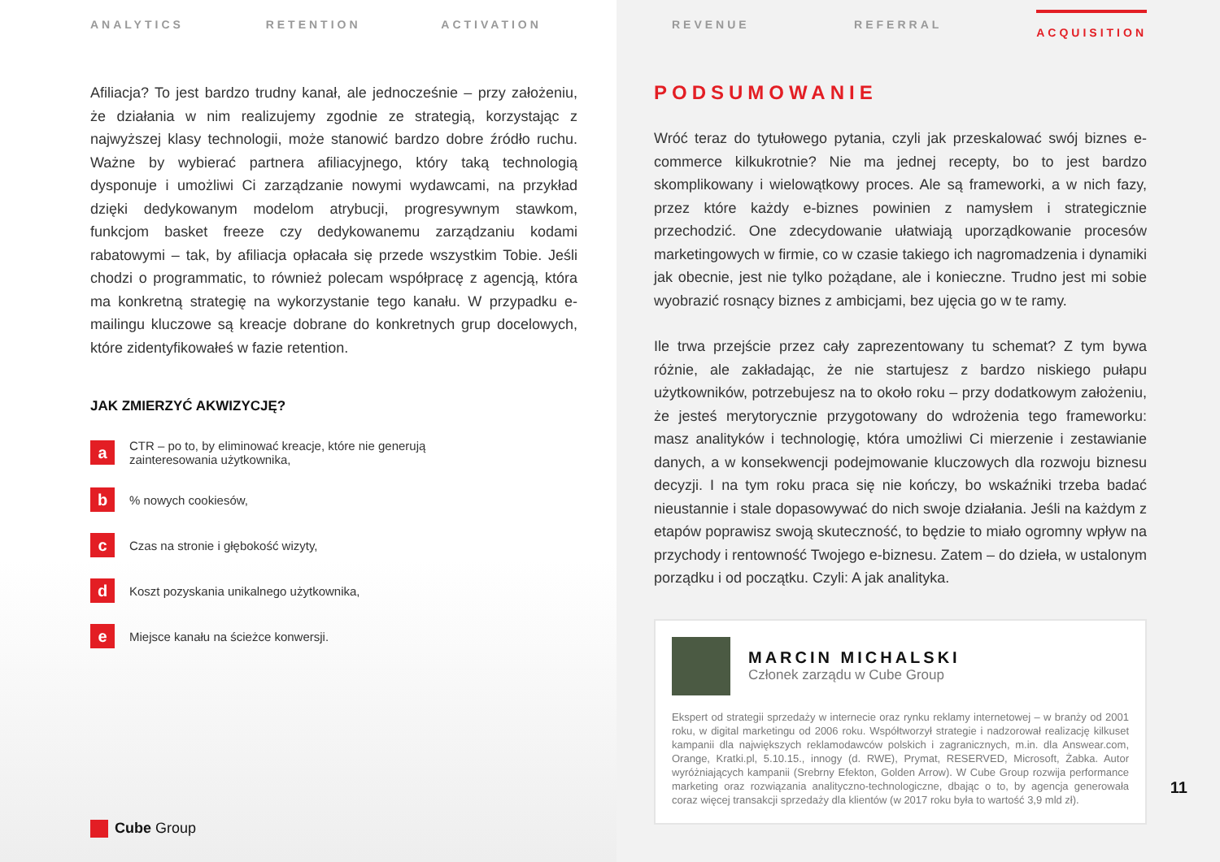ANALYTICS RETENTION ACTIVATION
Afiliacja? To jest bardzo trudny kanał, ale jednocześnie – przy założeniu, że działania w nim realizujemy zgodnie ze strategią, korzystając z najwyższej klasy technologii, może stanowić bardzo dobre źródło ruchu. Ważne by wybierać partnera afiliacyjnego, który taką technologią dysponuje i umożliwi Ci zarządzanie nowymi wydawcami, na przykład dzięki dedykowanym modelom atrybucji, progresywnym stawkom, funkcjom basket freeze czy dedykowanemu zarządzaniu kodami rabatowymi – tak, by afiliacja opłacała się przede wszystkim Tobie. Jeśli chodzi o programmatic, to również polecam współpracę z agencją, która ma konkretną strategię na wykorzystanie tego kanału. W przypadku e-mailingu kluczowe są kreacje dobrane do konkretnych grup docelowych, które zidentyfikowałeś w fazie retention.
JAK ZMIERZYĆ AKWIZYCJĘ?
a CTR – po to, by eliminować kreacje, które nie generują
zainteresowania użytkownika,
b% nowych cookiesów,
c Czas na stronie i głębokość wizyty,
d Koszt pozyskania unikalnego użytkownika,
e Miejsce kanału na ścieżce konwersji.
Cube Group
REVENUE REFERRAL ACQUISITION
PODSUMOWANIE
Wróć teraz do tytułowego pytania, czyli jak przeskalować swój biznes e-commerce kilkukrotnie? Nie ma jednej recepty, bo to jest bardzo skomplikowany i wielowątkowy proces. Ale są frameworki, a w nich fazy, przez które każdy e-biznes powinien z namysłem i strategicznie przechodzić. One zdecydowanie ułatwiają uporządkowanie procesów marketingowych w firmie, co w czasie takiego ich nagromadzenia i dynamiki jak obecnie, jest nie tylko pożądane, ale i konieczne. Trudno jest mi sobie wyobrazić rosnący biznes z ambicjami, bez ujęcia go w te ramy.
Ile trwa przejście przez cały zaprezentowany tu schemat? Z tym bywa różnie, ale zakładając, że nie startujesz z bardzo niskiego pułapu użytkowników, potrzebujesz na to około roku – przy dodatkowym założeniu, że jesteś merytorycznie przygotowany do wdrożenia tego frameworku: masz analityków i technologię, która umożliwi Ci mierzenie i zestawianie danych, a w konsekwencji podejmowanie kluczowych dla rozwoju biznesu decyzji. I na tym roku praca się nie kończy, bo wskaźniki trzeba badać nieustannie i stale dopasowywać do nich swoje działania. Jeśli na każdym z etapów poprawisz swoją skuteczność, to będzie to miało ogromny wpływ na przychody i rentowność Twojego e-biznesu. Zatem – do dzieła, w ustalonym porządku i od początku. Czyli: A jak analityka.
MARCIN MICHALSKI
Członek zarządu w Cube Group
Ekspert od strategii sprzedaży w internecie oraz rynku reklamy internetowej – w branży od 2001 roku, w digital marketingu od 2006 roku. Współtworzył strategie i nadzorował realizację kilkuset kampanii dla największych reklamodawców polskich i zagranicznych, m.in. dla Answear.com, Orange, Kratki.pl, 5.10.15., innogy (d. RWE), Prymat, RESERVED, Microsoft, Żabka. Autor wyróżniających kampanii (Srebrny Efekton, Golden Arrow). W Cube Group rozwija performance marketing oraz rozwiązania analityczno-technologiczne, dbając o to, by agencja generowała coraz więcej transakcji sprzedaży dla klientów (w 2017 roku była to wartość 3,9 mld zł).
11